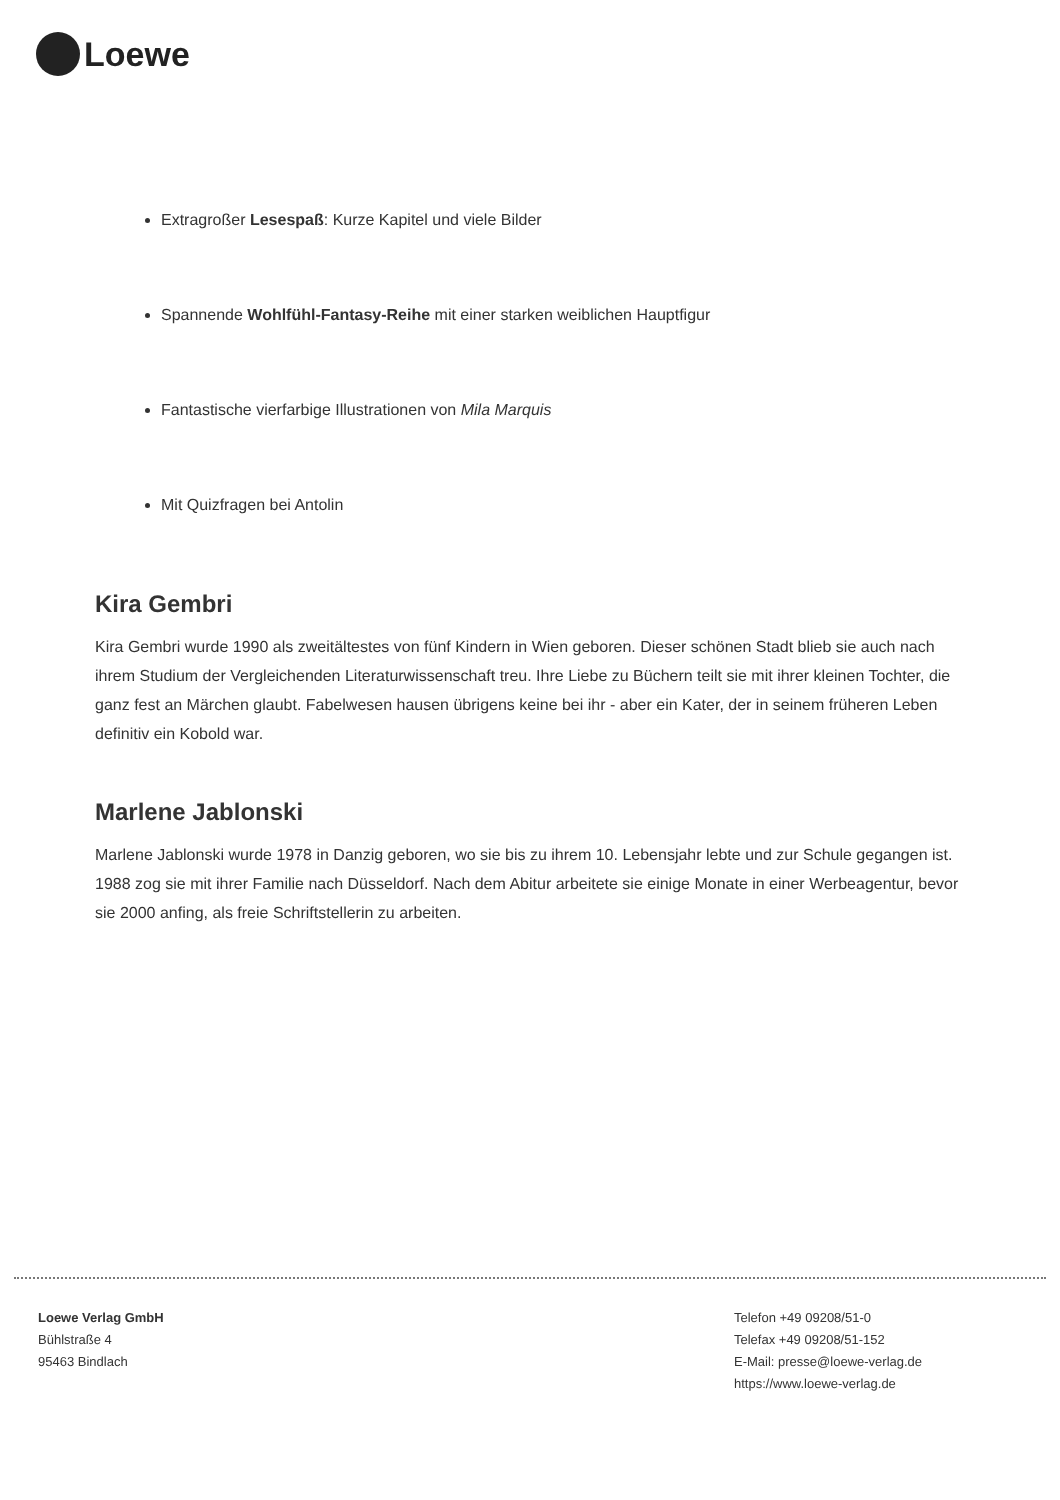Loewe
Extragroßer Lesespaß: Kurze Kapitel und viele Bilder
Spannende Wohlfühl-Fantasy-Reihe mit einer starken weiblichen Hauptfigur
Fantastische vierfarbige Illustrationen von Mila Marquis
Mit Quizfragen bei Antolin
Kira Gembri
Kira Gembri wurde 1990 als zweitältestes von fünf Kindern in Wien geboren. Dieser schönen Stadt blieb sie auch nach ihrem Studium der Vergleichenden Literaturwissenschaft treu. Ihre Liebe zu Büchern teilt sie mit ihrer kleinen Tochter, die ganz fest an Märchen glaubt. Fabelwesen hausen übrigens keine bei ihr - aber ein Kater, der in seinem früheren Leben definitiv ein Kobold war.
Marlene Jablonski
Marlene Jablonski wurde 1978 in Danzig geboren, wo sie bis zu ihrem 10. Lebensjahr lebte und zur Schule gegangen ist. 1988 zog sie mit ihrer Familie nach Düsseldorf. Nach dem Abitur arbeitete sie einige Monate in einer Werbeagentur, bevor sie 2000 anfing, als freie Schriftstellerin zu arbeiten.
Loewe Verlag GmbH
Bühlstraße 4
95463 Bindlach
Telefon +49 09208/51-0
Telefax +49 09208/51-152
E-Mail: presse@loewe-verlag.de
https://www.loewe-verlag.de